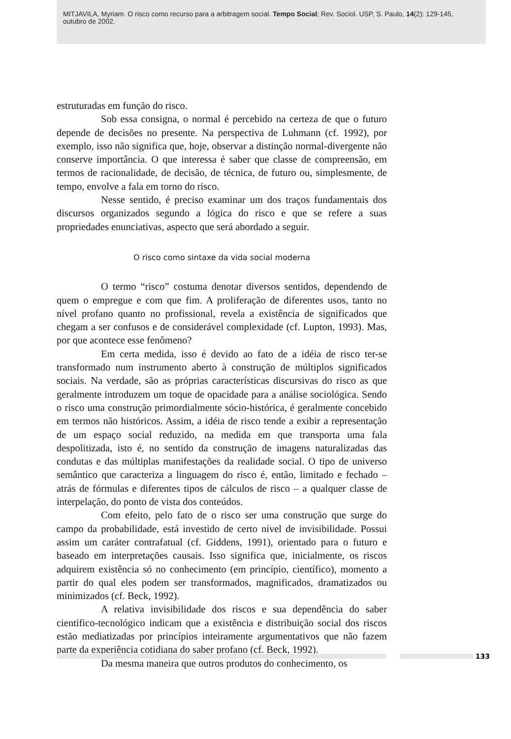MITJAVILA, Myriam. O risco como recurso para a arbitragem social. Tempo Social; Rev. Sociol. USP, S. Paulo, 14(2): 129-145, outubro de 2002.
estruturadas em função do risco.
Sob essa consigna, o normal é percebido na certeza de que o futuro depende de decisões no presente. Na perspectiva de Luhmann (cf. 1992), por exemplo, isso não significa que, hoje, observar a distinção normal-divergente não conserve importância. O que interessa é saber que classe de compreensão, em termos de racionalidade, de decisão, de técnica, de futuro ou, simplesmente, de tempo, envolve a fala em torno do risco.
Nesse sentido, é preciso examinar um dos traços fundamentais dos discursos organizados segundo a lógica do risco e que se refere a suas propriedades enunciativas, aspecto que será abordado a seguir.
O risco como sintaxe da vida social moderna
O termo “risco” costuma denotar diversos sentidos, dependendo de quem o empregue e com que fim. A proliferação de diferentes usos, tanto no nível profano quanto no profissional, revela a existência de significados que chegam a ser confusos e de considerável complexidade (cf. Lupton, 1993). Mas, por que acontece esse fenômeno?
Em certa medida, isso é devido ao fato de a idéia de risco ter-se transformado num instrumento aberto à construção de múltiplos significados sociais. Na verdade, são as próprias características discursivas do risco as que geralmente introduzem um toque de opacidade para a análise sociológica. Sendo o risco uma construção primordialmente sócio-histórica, é geralmente concebido em termos não históricos. Assim, a idéia de risco tende a exibir a representação de um espaço social reduzido, na medida em que transporta uma fala despolitizada, isto é, no sentido da construção de imagens naturalizadas das condutas e das múltiplas manifestações da realidade social. O tipo de universo semântico que caracteriza a linguagem do risco é, então, limitado e fechado – atrás de fórmulas e diferentes tipos de cálculos de risco – a qualquer classe de interpelação, do ponto de vista dos conteúdos.
Com efeito, pelo fato de o risco ser uma construção que surge do campo da probabilidade, está investido de certo nível de invisibilidade. Possui assim um caráter contrafatual (cf. Giddens, 1991), orientado para o futuro e baseado em interpretações causais. Isso significa que, inicialmente, os riscos adquirem existência só no conhecimento (em princípio, científico), momento a partir do qual eles podem ser transformados, magnificados, dramatizados ou minimizados (cf. Beck, 1992).
A relativa invisibilidade dos riscos e sua dependência do saber científico-tecnológico indicam que a existência e distribuição social dos riscos estão mediatizadas por princípios inteiramente argumentativos que não fazem parte da experiência cotidiana do saber profano (cf. Beck, 1992).
Da mesma maneira que outros produtos do conhecimento, os
133